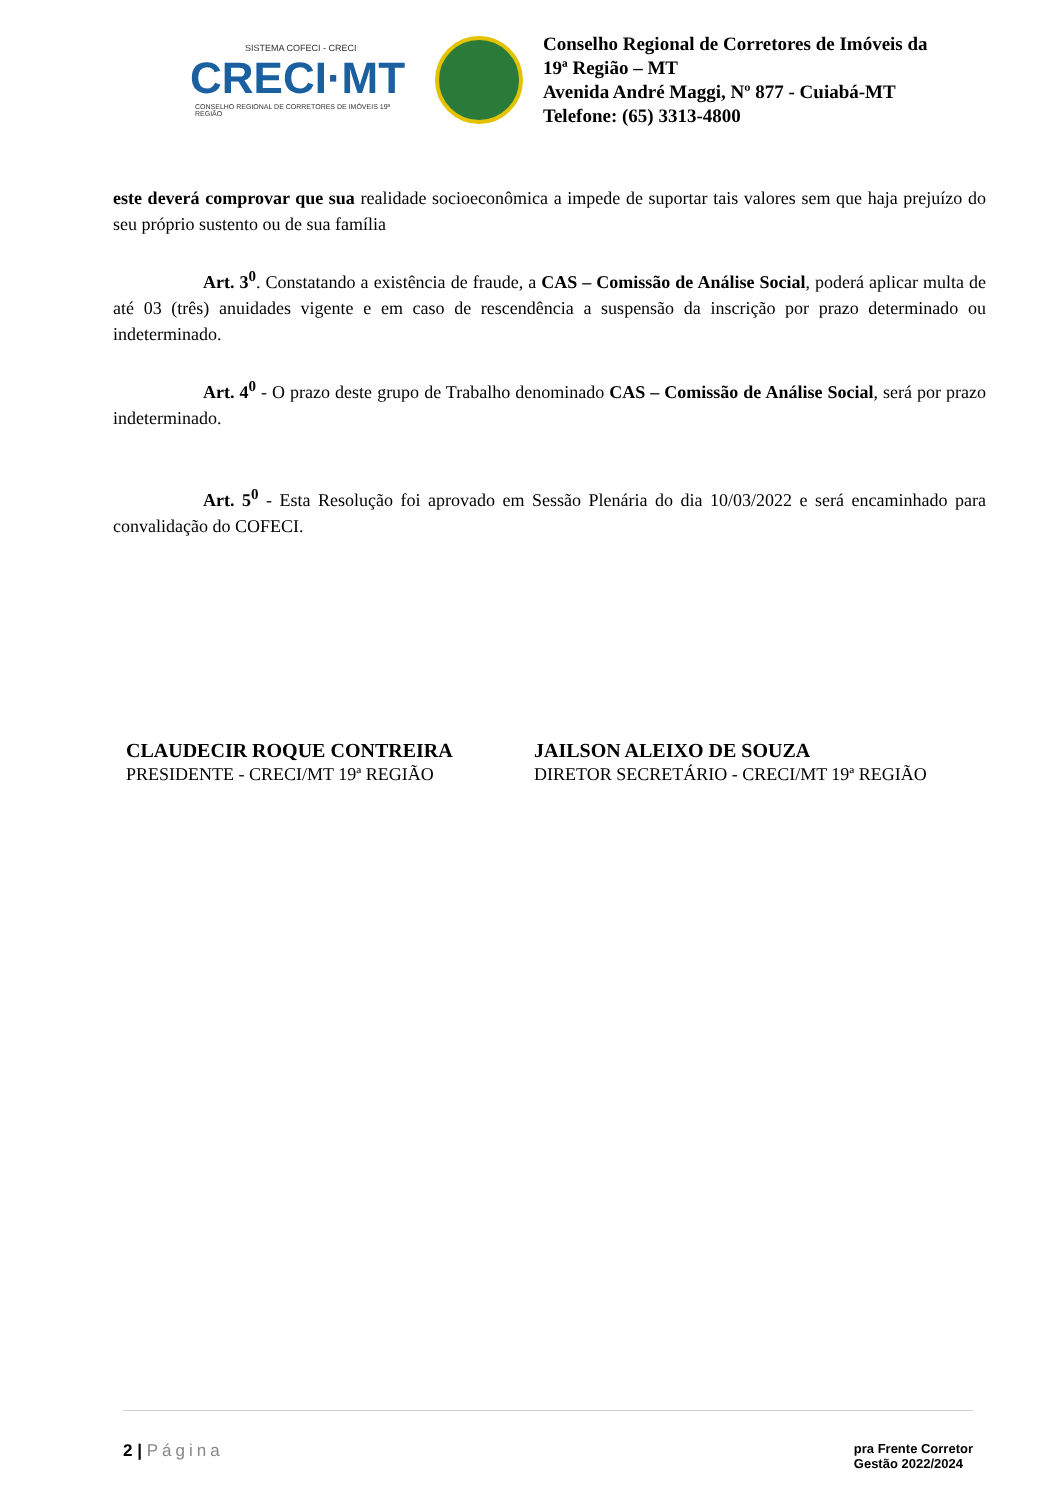SISTEMA COFECI - CRECI
CRECI·MT
CONSELHO REGIONAL DE CORRETORES DE IMÓVEIS 19ª REGIÃO
Conselho Regional de Corretores de Imóveis da
19ª Região – MT
Avenida André Maggi, Nº 877 - Cuiabá-MT
Telefone: (65) 3313-4800
este deverá comprovar que sua realidade socioeconômica a impede de suportar tais valores sem que haja prejuízo do seu próprio sustento ou de sua família
Art. 3<sup>0</sup>. Constatando a existência de fraude, a CAS – Comissão de Análise Social, poderá aplicar multa de até 03 (três) anuidades vigente e em caso de rescendência a suspensão da inscrição por prazo determinado ou indeterminado.
Art. 4<sup>0</sup> - O prazo deste grupo de Trabalho denominado CAS – Comissão de Análise Social, será por prazo indeterminado.
Art. 5<sup>0</sup> - Esta Resolução foi aprovado em Sessão Plenária do dia 10/03/2022 e será encaminhado para convalidação do COFECI.
CLAUDECIR ROQUE CONTREIRA
PRESIDENTE - CRECI/MT 19ª REGIÃO
JAILSON ALEIXO DE SOUZA
DIRETOR SECRETÁRIO - CRECI/MT 19ª REGIÃO
2 | Página pra Frente Corretor
Gestão 2022/2024